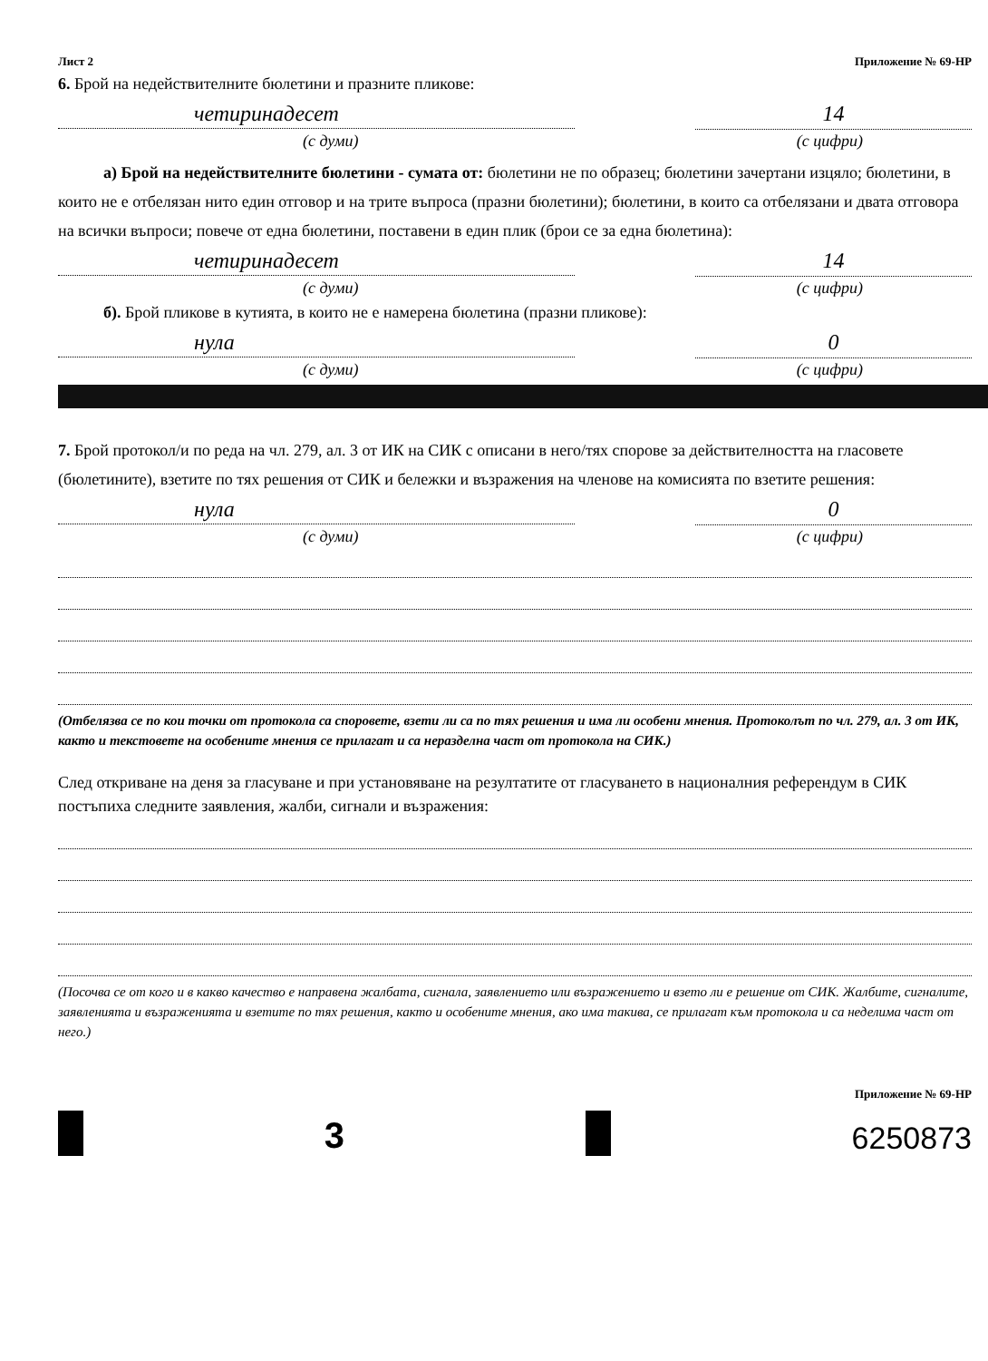Лист 2 Приложение № 69-НР
6. Брой на недействителните бюлетини и празните пликове:
четиринадесет 14
(с думи) (с цифри)
а) Брой на недействителните бюлетини - сумата от: бюлетини не по образец; бюлетини зачертани изцяло; бюлетини, в които не е отбелязан нито един отговор и на трите въпроса (празни бюлетини); бюлетини, в които са отбелязани и двата отговора на всички въпроси; повече от една бюлетини, поставени в един плик (брои се за една бюлетина):
четиринадесет 14
(с думи) (с цифри)
б). Брой пликове в кутията, в които не е намерена бюлетина (празни пликове):
нула 0
(с думи) (с цифри)
7. Брой протокол/и по реда на чл. 279, ал. 3 от ИК на СИК с описани в него/тях спорове за действителността на гласовете (бюлетините), взетите по тях решения от СИК и бележки и възражения на членове на комисията по взетите решения:
нула 0
(с думи) (с цифри)
(Отбелязва се по кои точки от протокола са споровете, взети ли са по тях решения и има ли особени мнения. Протоколът по чл. 279, ал. 3 от ИК, както и текстовете на особените мнения се прилагат и са неразделна част от протокола на СИК.)
След откриване на деня за гласуване и при установяване на резултатите от гласуването в националния референдум в СИК постъпиха следните заявления, жалби, сигнали и възражения:
(Посочва се от кого и в какво качество е направена жалбата, сигнала, заявлението или възражението и взето ли е решение от СИК. Жалбите, сигналите, заявленията и възраженията и взетите по тях решения, както и особените мнения, ако има такива, се прилагат към протокола и са неделима част от него.)
Приложение № 69-НР
3
6250873